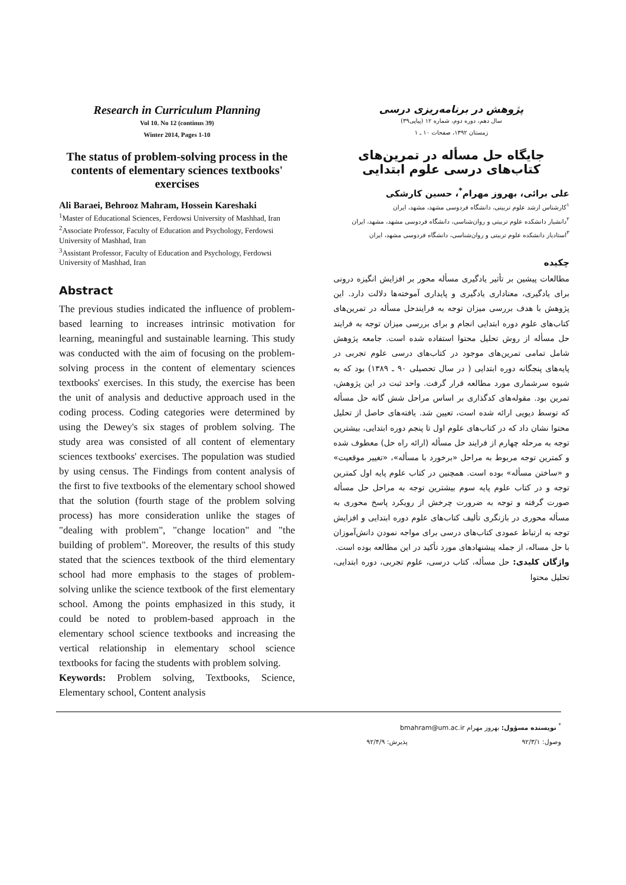Research in Curriculum Planning
Vol 10. No 12 (continus 39)
Winter 2014, Pages 1-10
The status of problem-solving process in the contents of elementary sciences textbooks' exercises
Ali Baraei, Behrooz Mahram, Hossein Kareshaki
<sup>1</sup> Master of Educational Sciences, Ferdowsi University of Mashhad, Iran
<sup>2</sup> Associate Professor, Faculty of Education and Psychology, Ferdowsi University of Mashhad, Iran
<sup>3</sup> Assistant Professor, Faculty of Education and Psychology, Ferdowsi University of Mashhad, Iran
Abstract
The previous studies indicated the influence of problem- based learning to increases intrinsic motivation for learning, meaningful and sustainable learning. This study was conducted with the aim of focusing on the problem- solving process in the content of elementary sciences textbooks' exercises. In this study, the exercise has been the unit of analysis and deductive approach used in the coding process. Coding categories were determined by using the Dewey's six stages of problem solving. The study area was consisted of all content of elementary sciences textbooks' exercises. The population was studied by using census. The Findings from content analysis of the first to five textbooks of the elementary school showed that the solution (fourth stage of the problem solving process) has more consideration unlike the stages of "dealing with problem", "change location" and "the building of problem". Moreover, the results of this study stated that the sciences textbook of the third elementary school had more emphasis to the stages of problem- solving unlike the science textbook of the first elementary school. Among the points emphasized in this study, it could be noted to problem-based approach in the elementary school science textbooks and increasing the vertical relationship in elementary school science textbooks for facing the students with problem solving.
Keywords: Problem solving, Textbooks, Science, Elementary school, Content analysis
پژوهش در برنامه‌ریزی درسی
سال دهم، دوره دوم، شماره ۱۲ (پیاپی۳۹)
زمستان ۱۳۹۲، صفحات ۱۰ ـ ۱
جایگاه حل مسأله در تمرین‌های کتاب‌های درسی علوم ابتدایی
علی برائی، بهروز مهرام<sup>*</sup>، حسین کارشکی
<sup>۱</sup> کارشناس ارشد علوم تربیتی، دانشگاه فردوسی مشهد، مشهد، ایران
<sup>۲</sup> دانشیار دانشکده علوم تربیتی و روان‌شناسی، دانشگاه فردوسی مشهد، مشهد، ایران
<sup>۳</sup> استادیار دانشکده علوم تربیتی و روان‌شناسی، دانشگاه فردوسی مشهد، ایران
چکیده
مطالعات پیشین بر تأثیر یادگیری مسأله محور بر افزایش انگیزه درونی برای یادگیری، معناداری یادگیری و پایداری آموخته‌ها دلالت دارد. این پژوهش با هدف بررسی میزان توجه به فرایندحل مسأله در تمرین‌های کتاب‌های علوم دوره ابتدایی انجام و برای بررسی میزان توجه به فرایند حل مسأله از روش تحلیل محتوا استفاده شده است. جامعه پژوهش شامل تمامی تمرین‌های موجود در کتاب‌های درسی علوم تجربی در پایه‌های پنجگانه دوره ابتدایی ( در سال تحصیلی ۹۰ ـ ۱۳۸۹) بود که به شیوه سرشماری مورد مطالعه قرار گرفت. واحد ثبت در این پژوهش، تمرین بود. مقوله‌های کدگذاری بر اساس مراحل شش گانه حل مسأله که توسط دیویی ارائه شده است، تعیین شد. یافته‌های حاصل از تحلیل محتوا نشان داد که در کتاب‌های علوم اول تا پنجم دوره ابتدایی، بیشترین توجه به مرحله چهارم از فرایند حل مسأله (ارائه راه حل) معطوف شده و کمترین توجه مربوط به مراحل «برخورد با مسأله»، «تغییر موقعیت» و «ساختن مسأله» بوده است. همچنین در کتاب علوم پایه اول کمترین توجه و در کتاب علوم پایه سوم بیشترین توجه به مراحل حل مسأله صورت گرفته و توجه به ضرورت چرخش از رویکرد پاسخ محوری به مسأله محوری در بازنگری تألیف کتاب‌های علوم دوره ابتدایی و افزایش توجه به ارتباط عمودی کتاب‌های درسی برای مواجه نمودن دانش‌آموزان با حل مساله، از جمله پیشنهادهای مورد تأکید در این مطالعه بوده است.
واژگان کلیدی: حل مسأله، کتاب درسی، علوم تجربی، دوره ابتدایی، تحلیل محتوا
<sup>*</sup> نویسنده مسؤول: بهروز مهرام bmahram@um.ac.ir
وصول: ۹۲/۳/۱ پذیرش: ۹۲/۴/۹